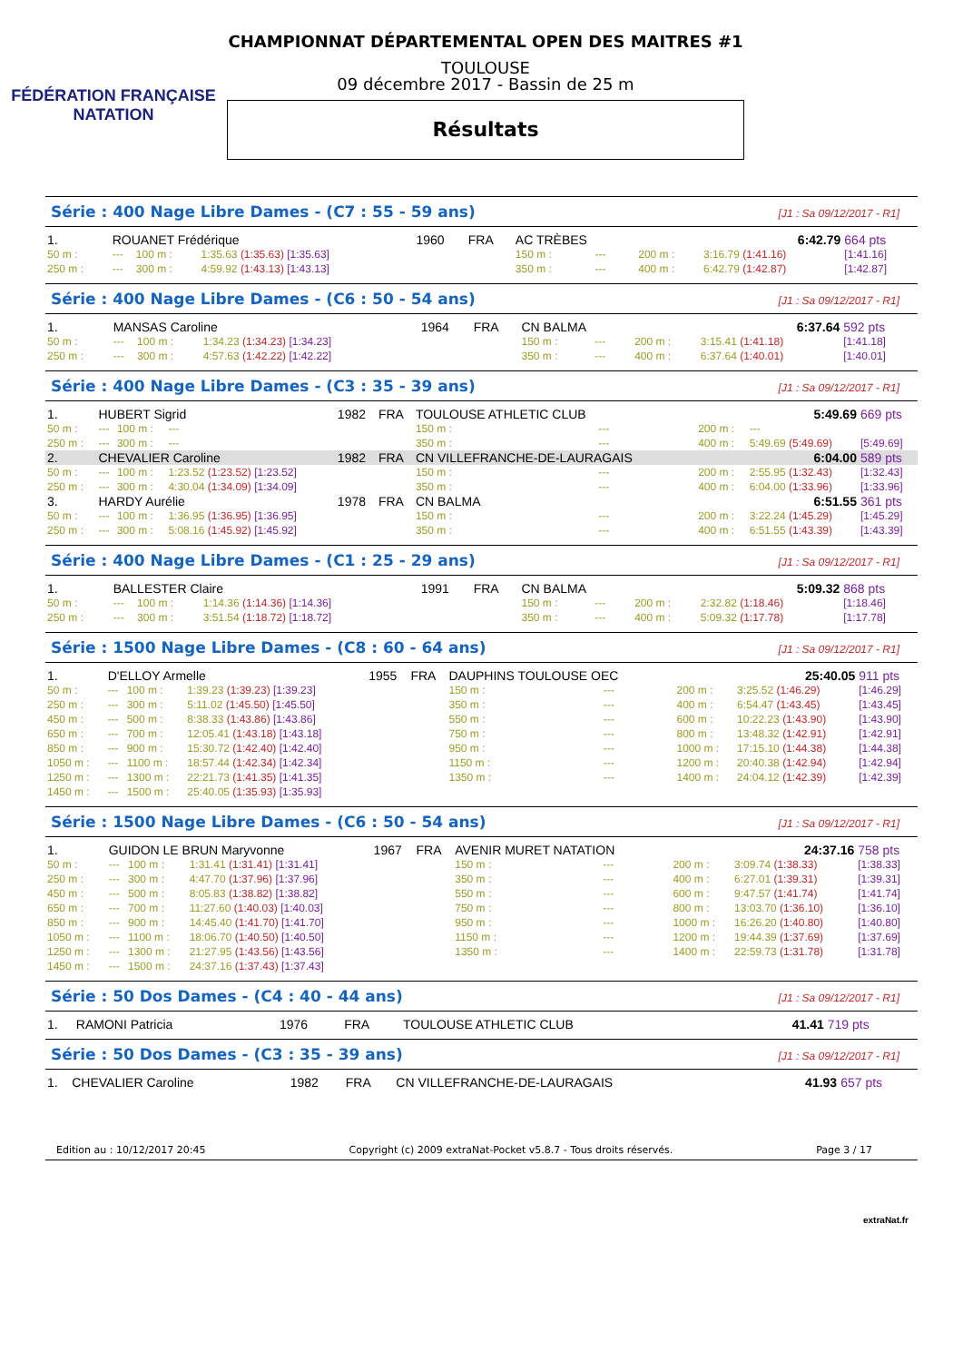FÉDÉRATION FRANÇAISE
NATATION
CHAMPIONNAT DÉPARTEMENTAL OPEN DES MAITRES #1
TOULOUSE
09 décembre 2017 - Bassin de 25 m
Résultats
Série : 400 Nage Libre Dames - (C7 : 55 - 59 ans) [J1 : Sa 09/12/2017 - R1]
| 1. | ROUANET Frédérique | | | 1960 | FRA | AC TRÈBES | | | | 6:42.79 | | 664 pts |
| 50 m : | --- | 100 m : | 1:35.63 (1:35.63) [1:35.63] | | | 150 m : | --- | | | 200 m : | 3:16.79 (1:41.16) | [1:41.16] |
| 250 m : | --- | 300 m : | 4:59.92 (1:43.13) [1:43.13] | | | 350 m : | --- | | | 400 m : | 6:42.79 (1:42.87) | [1:42.87] |
Série : 400 Nage Libre Dames - (C6 : 50 - 54 ans) [J1 : Sa 09/12/2017 - R1]
| 1. | MANSAS Caroline | | | 1964 | FRA | CN BALMA | | | | 6:37.64 | | 592 pts |
| 50 m : | --- | 100 m : | 1:34.23 (1:34.23) [1:34.23] | | | 150 m : | --- | | | 200 m : | 3:15.41 (1:41.18) | [1:41.18] |
| 250 m : | --- | 300 m : | 4:57.63 (1:42.22) [1:42.22] | | | 350 m : | --- | | | 400 m : | 6:37.64 (1:40.01) | [1:40.01] |
Série : 400 Nage Libre Dames - (C3 : 35 - 39 ans) [J1 : Sa 09/12/2017 - R1]
| 1. | HUBERT Sigrid | | | 1982 | FRA | TOULOUSE ATHLETIC CLUB | | | | 5:49.69 | | 669 pts |
| 50 m : | --- | 100 m : | --- | | | 150 m : | --- | | | 200 m : | --- | |
| 250 m : | --- | 300 m : | --- | | | 350 m : | --- | | | 400 m : | 5:49.69 (5:49.69) | [5:49.69] |
| 2. | CHEVALIER Caroline | | | 1982 | FRA | CN VILLEFRANCHE-DE-LAURAGAIS | | | | 6:04.00 | | 589 pts |
| 50 m : | --- | 100 m : | 1:23.52 (1:23.52) [1:23.52] | | | 150 m : | --- | | | 200 m : | 2:55.95 (1:32.43) | [1:32.43] |
| 250 m : | --- | 300 m : | 4:30.04 (1:34.09) [1:34.09] | | | 350 m : | --- | | | 400 m : | 6:04.00 (1:33.96) | [1:33.96] |
| 3. | HARDY Aurélie | | | 1978 | FRA | CN BALMA | | | | 6:51.55 | | 361 pts |
| 50 m : | --- | 100 m : | 1:36.95 (1:36.95) [1:36.95] | | | 150 m : | --- | | | 200 m : | 3:22.24 (1:45.29) | [1:45.29] |
| 250 m : | --- | 300 m : | 5:08.16 (1:45.92) [1:45.92] | | | 350 m : | --- | | | 400 m : | 6:51.55 (1:43.39) | [1:43.39] |
Série : 400 Nage Libre Dames - (C1 : 25 - 29 ans) [J1 : Sa 09/12/2017 - R1]
| 1. | BALLESTER Claire | | | 1991 | FRA | CN BALMA | | | | 5:09.32 | | 868 pts |
| 50 m : | --- | 100 m : | 1:14.36 (1:14.36) [1:14.36] | | | 150 m : | --- | | | 200 m : | 2:32.82 (1:18.46) | [1:18.46] |
| 250 m : | --- | 300 m : | 3:51.54 (1:18.72) [1:18.72] | | | 350 m : | --- | | | 400 m : | 5:09.32 (1:17.78) | [1:17.78] |
Série : 1500 Nage Libre Dames - (C8 : 60 - 64 ans) [J1 : Sa 09/12/2017 - R1]
| 1. | D'ELLOY Armelle | | | 1955 | FRA | DAUPHINS TOULOUSE OEC | | | | 25:40.05 | | 911 pts |
| 50 m : | --- | 100 m : | 1:39.23 (1:39.23) [1:39.23] | | | 150 m : | --- | | | 200 m : | 3:25.52 (1:46.29) | [1:46.29] |
| 250 m : | --- | 300 m : | 5:11.02 (1:45.50) [1:45.50] | | | 350 m : | --- | | | 400 m : | 6:54.47 (1:43.45) | [1:43.45] |
| 450 m : | --- | 500 m : | 8:38.33 (1:43.86) [1:43.86] | | | 550 m : | --- | | | 600 m : | 10:22.23 (1:43.90) | [1:43.90] |
| 650 m : | --- | 700 m : | 12:05.41 (1:43.18) [1:43.18] | | | 750 m : | --- | | | 800 m : | 13:48.32 (1:42.91) | [1:42.91] |
| 850 m : | --- | 900 m : | 15:30.72 (1:42.40) [1:42.40] | | | 950 m : | --- | | | 1000 m : | 17:15.10 (1:44.38) | [1:44.38] |
| 1050 m : | --- | 1100 m : | 18:57.44 (1:42.34) [1:42.34] | | | 1150 m : | --- | | | 1200 m : | 20:40.38 (1:42.94) | [1:42.94] |
| 1250 m : | --- | 1300 m : | 22:21.73 (1:41.35) [1:41.35] | | | 1350 m : | --- | | | 1400 m : | 24:04.12 (1:42.39) | [1:42.39] |
| 1450 m : | --- | 1500 m : | 25:40.05 (1:35.93) [1:35.93] | | | | | | | | | |
Série : 1500 Nage Libre Dames - (C6 : 50 - 54 ans) [J1 : Sa 09/12/2017 - R1]
| 1. | GUIDON LE BRUN Maryvonne | | | 1967 | FRA | AVENIR MURET NATATION | | | | 24:37.16 | | 758 pts |
| 50 m : | --- | 100 m : | 1:31.41 (1:31.41) [1:31.41] | | | 150 m : | --- | | | 200 m : | 3:09.74 (1:38.33) | [1:38.33] |
| 250 m : | --- | 300 m : | 4:47.70 (1:37.96) [1:37.96] | | | 350 m : | --- | | | 400 m : | 6:27.01 (1:39.31) | [1:39.31] |
| 450 m : | --- | 500 m : | 8:05.83 (1:38.82) [1:38.82] | | | 550 m : | --- | | | 600 m : | 9:47.57 (1:41.74) | [1:41.74] |
| 650 m : | --- | 700 m : | 11:27.60 (1:40.03) [1:40.03] | | | 750 m : | --- | | | 800 m : | 13:03.70 (1:36.10) | [1:36.10] |
| 850 m : | --- | 900 m : | 14:45.40 (1:41.70) [1:41.70] | | | 950 m : | --- | | | 1000 m : | 16:26.20 (1:40.80) | [1:40.80] |
| 1050 m : | --- | 1100 m : | 18:06.70 (1:40.50) [1:40.50] | | | 1150 m : | --- | | | 1200 m : | 19:44.39 (1:37.69) | [1:37.69] |
| 1250 m : | --- | 1300 m : | 21:27.95 (1:43.56) [1:43.56] | | | 1350 m : | --- | | | 1400 m : | 22:59.73 (1:31.78) | [1:31.78] |
| 1450 m : | --- | 1500 m : | 24:37.16 (1:37.43) [1:37.43] | | | | | | | | | |
Série : 50 Dos Dames - (C4 : 40 - 44 ans) [J1 : Sa 09/12/2017 - R1]
| 1. | RAMONI Patricia | 1976 | FRA | TOULOUSE ATHLETIC CLUB | 41.41 | 719 pts |
Série : 50 Dos Dames - (C3 : 35 - 39 ans) [J1 : Sa 09/12/2017 - R1]
| 1. | CHEVALIER Caroline | 1982 | FRA | CN VILLEFRANCHE-DE-LAURAGAIS | 41.93 | 657 pts |
Edition au : 10/12/2017 20:45 Copyright (c) 2009 extraNat-Pocket v5.8.7 - Tous droits réservés. Page 3 / 17
extraNat.fr